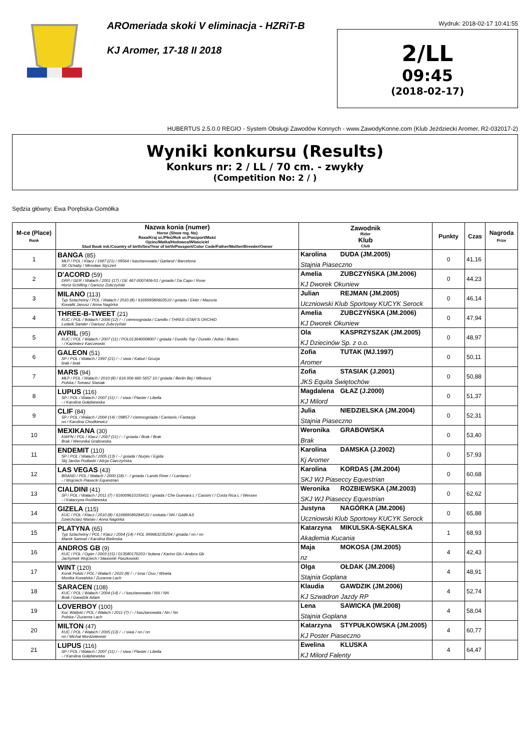AROmeriada skoki V eliminacja - HZRiT-B
KJ Aromer, 17-18 II 2018
Wydruk: 2018-02-17 10:41:55
2/LL
09:45
(2018-02-17)
HUBERTUS 2.5.0.0 REGIO - System Obsługi Zawodów Konnych - www.ZawodyKonne.com (Klub Jeździecki Aromer, R2-032017-2)
Wyniki konkursu (Results)
Konkurs nr: 2 / LL / 70 cm. - zwykły
(Competition No: 2 / )
Sędzia główny: Ewa Porębska-Gomółka
| M-ce (Place) Rank | Nazwa konia (numer) Horse (Show reg. No) Rasa/Kraj ur./Płeć/Rok ur./Paszport/Maść Ojciec/Matka/Hodowca/Właściciel Stud Book init./Country of birth/Sex/Year of birth/Passport/Color Code/Father/Mother/Breeder/Owner | Zawodnik Rider Klub Club | Punkty | Czas | Nagroda Prize |
| --- | --- | --- | --- | --- | --- |
| 1 | BANGA (85) MŁP / POL / Klacz / 1997 (21) / 09564 / kasztanowata / Garland / Barcelona SK Ochaby / Mirosław Styczeń | Karolina DUDA (JM.2005) Stajnia Piaseczno | 0 | 41,16 | |
| 2 | D'ACORD (59) DRP / GER / Wałach / 2001 (17) / DE 467-0007406-01 / gniada / Da Capo / Rose Horst Schilling / Dariusz Zubczyński | Amelia ZUBCZYŃSKA (JM.2006) KJ Dworek Okuniew | 0 | 44,23 | |
| 3 | MILANO (113) Typ Szlachetny / POL / Wałach / 2010 (8) / 616999580603510 / gniada / Ekier / Mazuria Kowalik Janusz / Anna Nagórka | Julian REJMAN (JM.2005) Uczniowski Klub Sportowy KUCYK Serock | 0 | 46,14 | |
| 4 | THREE-B-TWEET (21) KUC / POL / Wałach / 2006 (12) / - / ciemnogniada / Camillo / THREE-STAR'S ORCHID Ludwik Sander / Dariusz Zubczyński | Amelia ZUBCZYŃSKA (JM.2006) KJ Dworek Okuniew | 0 | 47,94 | |
| 5 | AVRIL (95) KUC / POL / Wałach / 2007 (11) / POL013640008007 / gniada / Durello Top / Durello / Adria / Bolero - / Kazimierz Karczewski | Ola KASPRZYSZAK (JM.2005) KJ Dziecinów Sp. z o.o. | 0 | 48,97 | |
| 6 | GALEON (51) SP / POL / Wałach / 1997 (21) / - / siwa / Kabuł / Gruzja brak / brak | Zofia TUTAK (MJ.1997) Aromer | 0 | 50,11 | |
| 7 | MARS (94) MŁP / POL / Wałach / 2010 (8) / 616 006 660 5657 10 / gniada / Berlin Bej / Mikstura Polska / Tomasz Stasiak | Zofia STASIAK (J.2001) JKS Equita Świętochów | 0 | 50,88 | |
| 8 | LUPUS (116) SP / POL / Wałach / 2007 (11) / - / siwa / Plaster / Libella - / Karolina Gołębiewska | Magdalena GŁAZ (J.2000) KJ Milord | 0 | 51,37 | |
| 9 | CLIF (84) SP / POL / Wałach / 2004 (14) / 09857 / ciemnogniada / Cantanis / Fantazja nn / Karolina Chodkiewicz | Julia NIEDZIELSKA (JM.2004) Stajnia Piaseczno | 0 | 52,31 | |
| 10 | MEXIKANA (30) KWPN / POL / Klacz / 2007 (11) / - / gniada / Brak / Brak Brak / Weronika Grabowska | Weronika GRABOWSKA Brak | 0 | 53,40 | |
| 11 | ENDEMIT (110) SP / POL / Wałach / 2005 (13) / - / gniada / Nurjev / Egida Skj Janów Podlaski / Alicja Ciarczyńska | Karolina DAMSKA (J.2002) Kj Aromer | 0 | 57,93 | |
| 12 | LAS VEGAS (43) BRAND / POL / Wałach / 2000 (18) / - / gniada / Lands River / / Lantana / - / Wojciech Piasecki Equestrian | Karolina KORDAS (JM.2004) SKJ WJ Piaseccy Equestrian | 0 | 60,68 | |
| 13 | CIALDINI (41) SP / POL / Wałach / 2011 (7) / 616009610193411 / gniada / Che Guevara L / Cassini I / Costa Rica L / Wessex - / Katarzyna Rozbiewska | Weronika ROZBIEWSKA (JM.2003) SKJ WJ Piaseccy Equestrian | 0 | 62,62 | |
| 14 | GIZELA (115) KUC / POL / Klacz / 2010 (8) / 616999580284510 / srokata / NN / GABI AS Dziechciarz Marian / Anna Nagórka | Justyna NAGÓRKA (JM.2006) Uczniowski Klub Sportowy KUCYK Serock | 0 | 65,88 | |
| 15 | PLATYNA (65) Typ Szlachetny / POL / Klacz / 2004 (14) / POL 999663235204 / gniada / nn / nn Marek Samsel / Karolina Bielinska | Katarzyna MIKULSKA-SĘKALSKA Akademia Kucania | 1 | 68,93 | |
| 16 | ANDROS GB (9) KUC / POL / Ogier / 2003 (15) / 013580170203 / bułana / Karino Gb / Andora Gb Jachymek Wojciech / Sławomir Paszkowski | Maja MOKOSA (JM.2005) nz | 4 | 42,43 | |
| 17 | WINT (120) Konik Polski / POL / Wałach / 2010 (8) / - / inna / Duo / Wineta Monika Kowalska / Zuzanna Lach | Olga OŁDAK (JM.2006) Stajnia Goplana | 4 | 48,91 | |
| 18 | SARACEN (108) KUC / POL / Wałach / 2004 (14) / - / kasztanowata / NN / NN Brak / Gawdzik Adam | Klaudia GAWDZIK (JM.2006) KJ Szwadron Jazdy RP | 4 | 52,74 | |
| 19 | LOVERBOY (100) Kuc Walijski / POL / Wałach / 2011 (7) / - / kasztanowata / Nn / Nn Polska / Zuzanna Lach | Lena SAWICKA (Mł.2008) Stajnia Goplana | 4 | 58,04 | |
| 20 | MILTON (47) KUC / POL / Wałach / 2005 (13) / - / siwa / nn / nn nn / Michał Mordzelewski | Katarzyna STYPUŁKOWSKA (JM.2005) KJ Poster Piaseczno | 4 | 60,77 | |
| 21 | LUPUS (116) SP / POL / Wałach / 2007 (11) / - / siwa / Plaster / Libella - / Karolina Gołębiewska | Ewelina KLUSKA KJ Milord Falenty | 4 | 64,47 | |